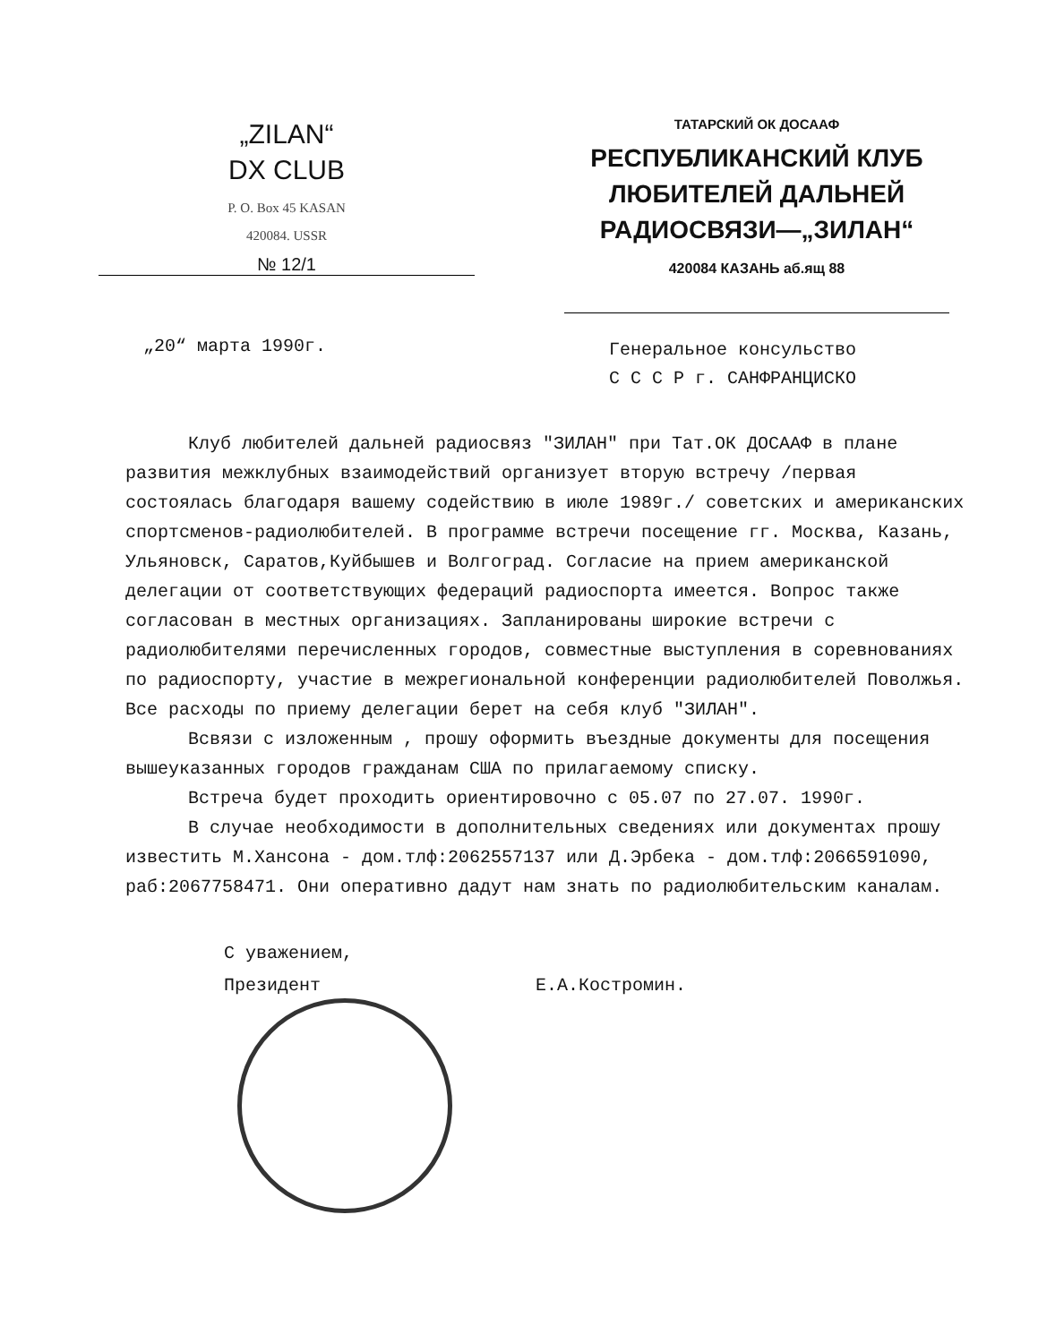„ZILAN“
DX CLUB
P. O. Box 45 KASAN
420084. USSR
№ 12/1
ТАТАРСКИЙ ОК ДОСААФ
РЕСПУБЛИКАНСКИЙ КЛУБ ЛЮБИТЕЛЕЙ ДАЛЬНЕЙ РАДИОСВЯЗИ—„ЗИЛАН“
420084 КАЗАНЬ аб.ящ 88
„20“ марта 1990г.
Генеральное консульство
С С С Р г. САНФРАНЦИСКО
Клуб любителей дальней радиосвяз "ЗИЛАН" при Тат.ОК ДОСААФ в плане развития межклубных взаимодействий организует вторую встречу /первая состоялась благодаря вашему содействию в июле 1989г./ советских и американских спортсменов-радиолюбителей. В программе встречи посещение гг. Москва, Казань, Ульяновск, Саратов,Куйбышев и Волгоград. Согласие на прием американской делегации от соответствующих федераций радиоспорта имеется. Вопрос также согласован в местных организациях. Запланированы широкие встречи с радиолюбителями перечисленных городов, совместные выступления в соревнованиях по радиоспорту, участие в межрегиональной конференции радиолюбителей Поволжья. Все расходы по приему делегации берет на себя клуб "ЗИЛАН".
Всвязи с изложенным , прошу оформить въездные документы для посещения вышеуказанных городов гражданам США по прилагаемому списку.
Встреча будет проходить ориентировочно с 05.07 по 27.07. 1990г.
В случае необходимости в дополнительных сведениях или документах прошу известить М.Хансона - дом.тлф:2062557137 или Д.Эрбека - дом.тлф:2066591090, раб:2067758471. Они оперативно дадут нам знать по радиолюбительским каналам.
С уважением,
Президент Е.А.Костромин.